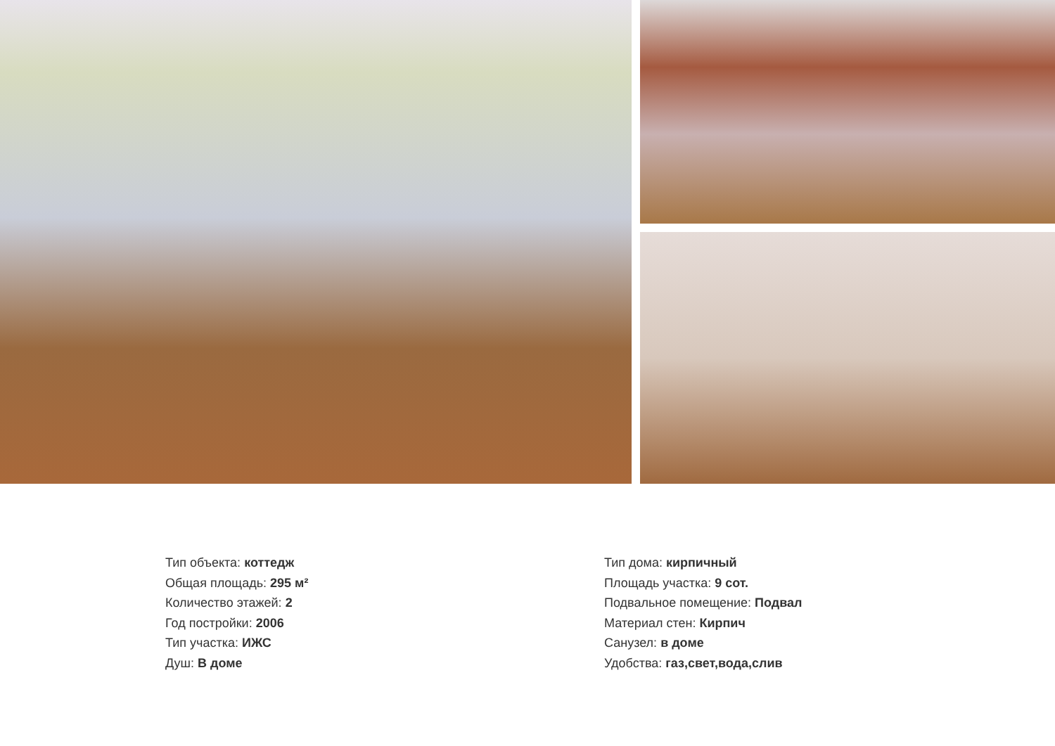Тип объекта: коттедж
Общая площадь: 295 м²
Количество этажей: 2
Год постройки: 2006
Тип участка: ИЖС
Душ: В доме
Тип дома: кирпичный
Площадь участка: 9 сот.
Подвальное помещение: Подвал
Материал стен: Кирпич
Санузел: в доме
Удобства: газ,свет,вода,слив